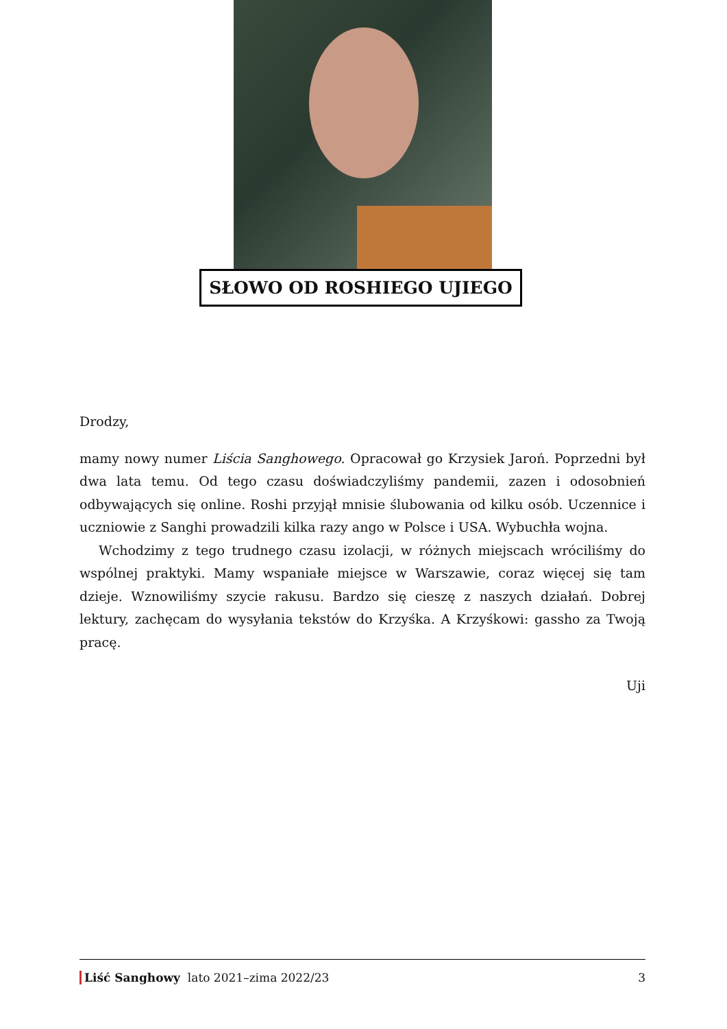SŁOWO OD ROSHIEGO UJIEGO
Drodzy,
mamy nowy numer Liścia Sanghowego. Opracował go Krzysiek Jaroń. Poprzedni był dwa lata temu. Od tego czasu doświadczyliśmy pandemii, zazen i odosobnień odbywających się online. Roshi przyjął mnisie ślubowania od kilku osób. Uczennice i uczniowie z Sanghi prowadzili kilka razy ango w Polsce i USA. Wybuchła wojna.
Wchodzimy z tego trudnego czasu izolacji, w różnych miejscach wróciliśmy do wspólnej praktyki. Mamy wspaniałe miejsce w Warszawie, coraz więcej się tam dzieje. Wznowiliśmy szycie rakusu. Bardzo się cieszę z naszych działań. Dobrej lektury, zachęcam do wysyłania tekstów do Krzyśka. A Krzyśkowi: gassho za Twoją pracę.
Uji
Liść Sanghowy lato 2021–zima 2022/23 3